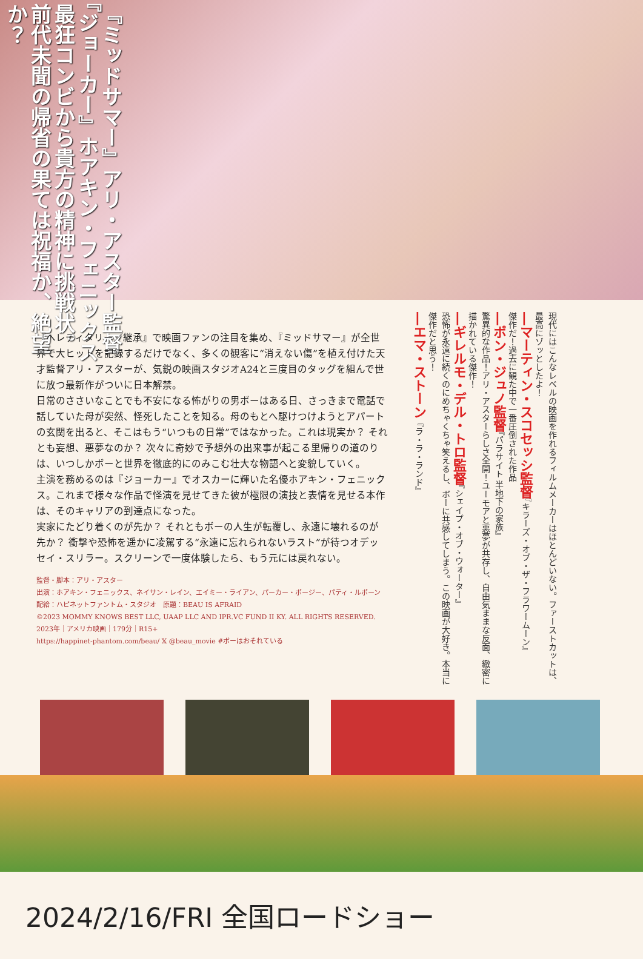『ミッドサマー』アリ・アスター監督
『ジョーカー』ホアキン・フェニックス
最狂コンビから貴方の精神に挑戦状。
前代未聞の帰省の果ては祝福か、絶望か？
『ヘレディタリー／継承』で映画ファンの注目を集め、『ミッドサマー』が全世界で大ヒットを記録するだけでなく、多くの観客に“消えない傷”を植え付けた天才監督アリ・アスターが、気鋭の映画スタジオA24と三度目のタッグを組んで世に放つ最新作がついに日本解禁。
日常のささいなことでも不安になる怖がりの男ボーはある日、さっきまで電話で話していた母が突然、怪死したことを知る。母のもとへ駆けつけようとアパートの玄関を出ると、そこはもう“いつもの日常”ではなかった。これは現実か？ それとも妄想、悪夢なのか？ 次々に奇妙で予想外の出来事が起こる里帰りの道のりは、いつしかボーと世界を徹底的にのみこむ壮大な物語へと変貌していく。
主演を務めるのは『ジョーカー』でオスカーに輝いた名優ホアキン・フェニックス。これまで様々な作品で怪演を見せてきた彼が極限の演技と表情を見せる本作は、そのキャリアの到達点になった。
実家にたどり着くのが先か？ それともボーの人生が転覆し、永遠に壊れるのが先か？ 衝撃や恐怖を遥かに凌駕する“永遠に忘れられないラスト”が待つオデッセイ・スリラー。スクリーンで一度体験したら、もう元には戻れない。
監督・脚本：アリ・アスター
出演：ホアキン・フェニックス、ネイサン・レイン、エイミー・ライアン、パーカー・ポージー、パティ・ルポーン
配給：ハピネットファントム・スタジオ　原題：BEAU IS AFRAID
©2023 MOMMY KNOWS BEST LLC, UAAP LLC AND IPR.VC FUND II KY. ALL RIGHTS RESERVED.
2023年｜アメリカ映画｜179分｜R15+
https://happinet-phantom.com/beau/ 𝕏 @beau_movie #ボーはおそれている
現代にはこんなレベルの映画を作れるフィルムメーカーはほとんどいない。ファーストカットは、最高にゾッとしたよ！
―マーティン・スコセッシ監督『キラーズ・オブ・ザ・フラワームーン』
傑作だ！過去に観た中で一番圧倒された作品
―ポン・ジュノ監督『パラサイト 半地下の家族』
驚異的な作品！アリ・アスターらしさ全開！ユーモアと悪夢が共存し、自由気ままな反面、緻密に描かれている傑作！
―ギレルモ・デル・トロ監督『シェイプ・オブ・ウォーター』
恐怖が永遠に続くのにめちゃくちゃ笑えるし、ボーに共感してしまう。この映画が大好き。本当に傑作だと思う！
―エマ・ストーン『ラ・ラ・ランド』
2024/2/16/FRI 全国ロードショー